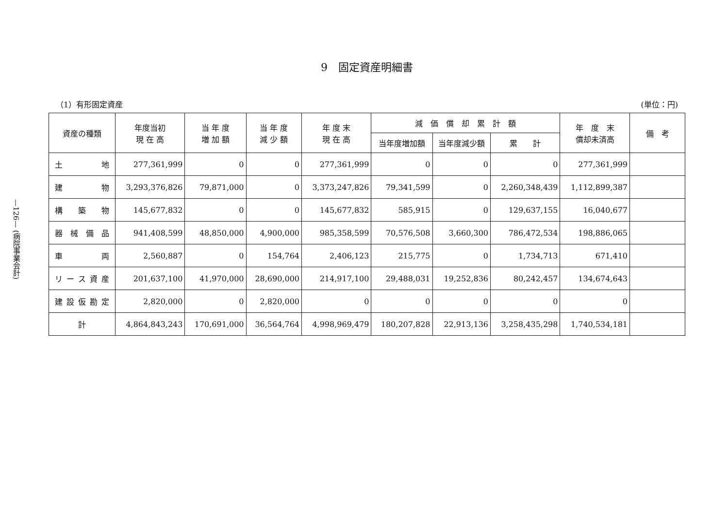—126— (病院事業会計)
9　固定資産明細書
（1）有形固定資産 (単位：円)
| 資産の種類 | 年度当初 現 在 高 | 当 年 度 増 加 額 | 当 年 度 減 少 額 | 年 度 末 現 在 高 | 減 価 償 却 累 計 額 | | | 年 度 末 償却未済高 | 備 考 |
| --- | --- | --- | --- | --- | --- | --- | --- | --- | --- |
| | | | | | 当年度増加額 | 当年度減少額 | 累 計 | | |
| 土 地 | 277,361,999 | 0 | 0 | 277,361,999 | 0 | 0 | 0 | 277,361,999 | |
| 建 物 | 3,293,376,826 | 79,871,000 | 0 | 3,373,247,826 | 79,341,599 | 0 | 2,260,348,439 | 1,112,899,387 | |
| 構 築 物 | 145,677,832 | 0 | 0 | 145,677,832 | 585,915 | 0 | 129,637,155 | 16,040,677 | |
| 器 械 備 品 | 941,408,599 | 48,850,000 | 4,900,000 | 985,358,599 | 70,576,508 | 3,660,300 | 786,472,534 | 198,886,065 | |
| 車 両 | 2,560,887 | 0 | 154,764 | 2,406,123 | 215,775 | 0 | 1,734,713 | 671,410 | |
| リ ー ス 資 産 | 201,637,100 | 41,970,000 | 28,690,000 | 214,917,100 | 29,488,031 | 19,252,836 | 80,242,457 | 134,674,643 | |
| 建 設 仮 勘 定 | 2,820,000 | 0 | 2,820,000 | 0 | 0 | 0 | 0 | 0 | |
| 計 | 4,864,843,243 | 170,691,000 | 36,564,764 | 4,998,969,479 | 180,207,828 | 22,913,136 | 3,258,435,298 | 1,740,534,181 | |